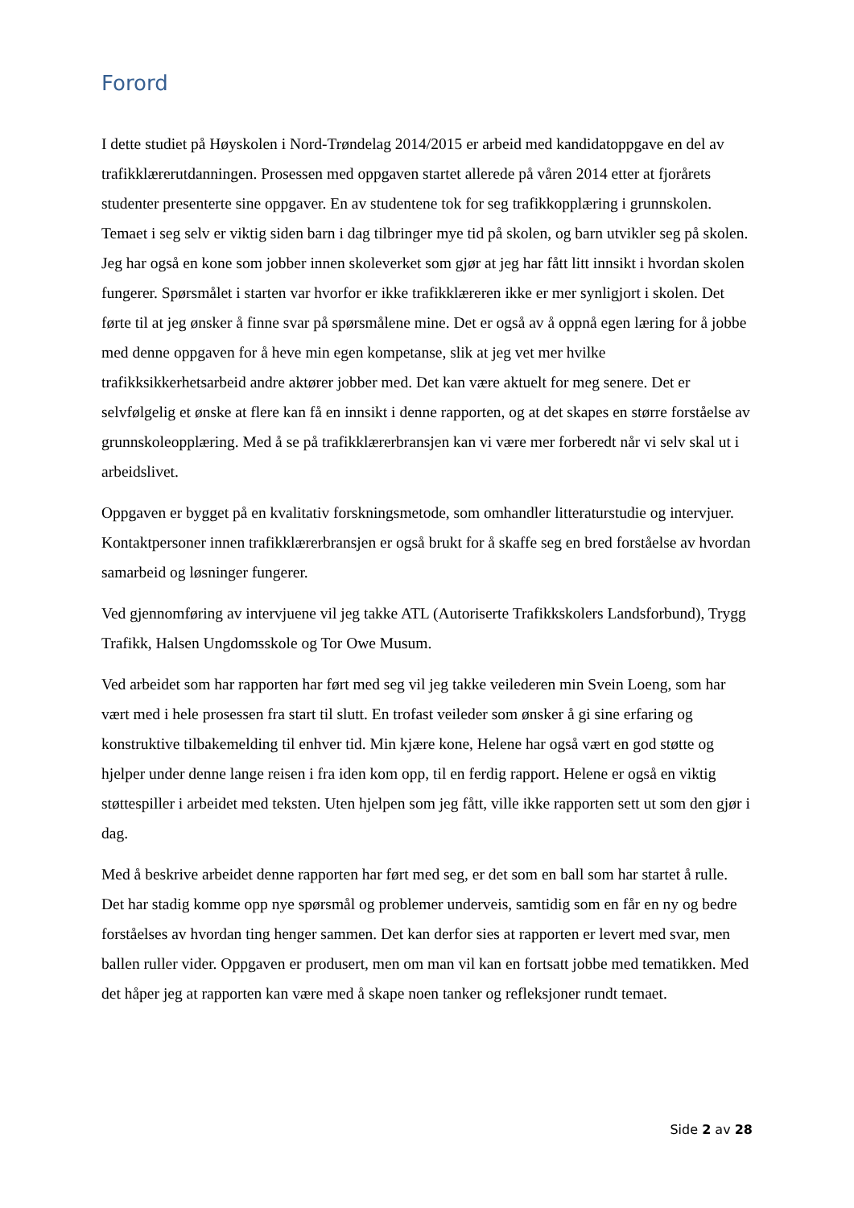Forord
I dette studiet på Høyskolen i Nord-Trøndelag 2014/2015 er arbeid med kandidatoppgave en del av trafikklærerutdanningen. Prosessen med oppgaven startet allerede på våren 2014 etter at fjorårets studenter presenterte sine oppgaver. En av studentene tok for seg trafikkopplæring i grunnskolen. Temaet i seg selv er viktig siden barn i dag tilbringer mye tid på skolen, og barn utvikler seg på skolen. Jeg har også en kone som jobber innen skoleverket som gjør at jeg har fått litt innsikt i hvordan skolen fungerer. Spørsmålet i starten var hvorfor er ikke trafikklæreren ikke er mer synligjort i skolen. Det førte til at jeg ønsker å finne svar på spørsmålene mine. Det er også av å oppnå egen læring for å jobbe med denne oppgaven for å heve min egen kompetanse, slik at jeg vet mer hvilke trafikksikkerhetsarbeid andre aktører jobber med. Det kan være aktuelt for meg senere. Det er selvfølgelig et ønske at flere kan få en innsikt i denne rapporten, og at det skapes en større forståelse av grunnskoleopplæring. Med å se på trafikklærerbransjen kan vi være mer forberedt når vi selv skal ut i arbeidslivet.
Oppgaven er bygget på en kvalitativ forskningsmetode, som omhandler litteraturstudie og intervjuer. Kontaktpersoner innen trafikklærerbransjen er også brukt for å skaffe seg en bred forståelse av hvordan samarbeid og løsninger fungerer.
Ved gjennomføring av intervjuene vil jeg takke ATL (Autoriserte Trafikkskolers Landsforbund), Trygg Trafikk, Halsen Ungdomsskole og Tor Owe Musum.
Ved arbeidet som har rapporten har ført med seg vil jeg takke veilederen min Svein Loeng, som har vært med i hele prosessen fra start til slutt. En trofast veileder som ønsker å gi sine erfaring og konstruktive tilbakemelding til enhver tid. Min kjære kone, Helene har også vært en god støtte og hjelper under denne lange reisen i fra iden kom opp, til en ferdig rapport. Helene er også en viktig støttespiller i arbeidet med teksten. Uten hjelpen som jeg fått, ville ikke rapporten sett ut som den gjør i dag.
Med å beskrive arbeidet denne rapporten har ført med seg, er det som en ball som har startet å rulle. Det har stadig komme opp nye spørsmål og problemer underveis, samtidig som en får en ny og bedre forståelses av hvordan ting henger sammen. Det kan derfor sies at rapporten er levert med svar, men ballen ruller vider. Oppgaven er produsert, men om man vil kan en fortsatt jobbe med tematikken. Med det håper jeg at rapporten kan være med å skape noen tanker og refleksjoner rundt temaet.
Side 2 av 28